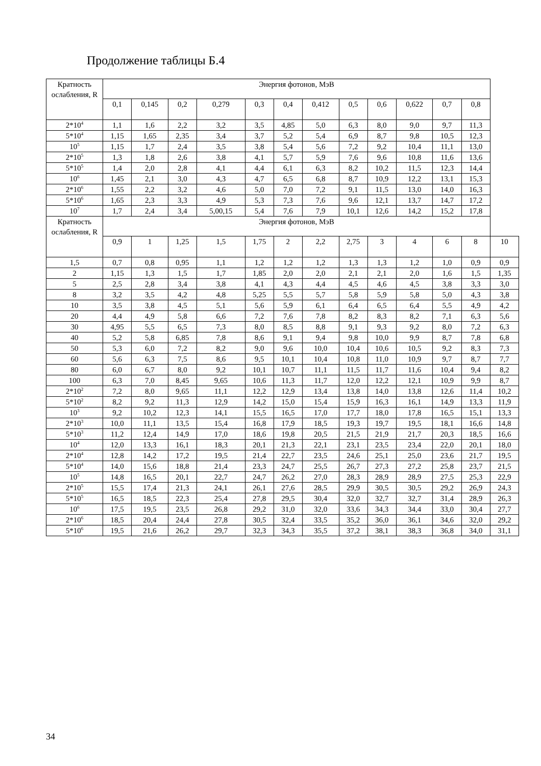Продолжение таблицы Б.4
| Кратность ослабления, R | Энергия фотонов, МэВ | | | | | | | | | | | | |
| --- | --- | --- | --- | --- | --- | --- | --- | --- | --- | --- | --- | --- | --- |
| | 0,1 | 0,145 | 0,2 | 0,279 | 0,3 | 0,4 | 0,412 | 0,5 | 0,6 | 0,622 | 0,7 | 0,8 | |
| 2*10<sup>4</sup> | 1,1 | 1,6 | 2,2 | 3,2 | 3,5 | 4,85 | 5,0 | 6,3 | 8,0 | 9,0 | 9,7 | 11,3 | |
| 5*10<sup>4</sup> | 1,15 | 1,65 | 2,35 | 3,4 | 3,7 | 5,2 | 5,4 | 6,9 | 8,7 | 9,8 | 10,5 | 12,3 | |
| 10<sup>5</sup> | 1,15 | 1,7 | 2,4 | 3,5 | 3,8 | 5,4 | 5,6 | 7,2 | 9,2 | 10,4 | 11,1 | 13,0 | |
| 2*10<sup>5</sup> | 1,3 | 1,8 | 2,6 | 3,8 | 4,1 | 5,7 | 5,9 | 7,6 | 9,6 | 10,8 | 11,6 | 13,6 | |
| 5*10<sup>5</sup> | 1,4 | 2,0 | 2,8 | 4,1 | 4,4 | 6,1 | 6,3 | 8,2 | 10,2 | 11,5 | 12,3 | 14,4 | |
| 10<sup>6</sup> | 1,45 | 2,1 | 3,0 | 4,3 | 4,7 | 6,5 | 6,8 | 8,7 | 10,9 | 12,2 | 13,1 | 15,3 | |
| 2*10<sup>6</sup> | 1,55 | 2,2 | 3,2 | 4,6 | 5,0 | 7,0 | 7,2 | 9,1 | 11,5 | 13,0 | 14,0 | 16,3 | |
| 5*10<sup>6</sup> | 1,65 | 2,3 | 3,3 | 4,9 | 5,3 | 7,3 | 7,6 | 9,6 | 12,1 | 13,7 | 14,7 | 17,2 | |
| 10<sup>7</sup> | 1,7 | 2,4 | 3,4 | 5,00,15 | 5,4 | 7,6 | 7,9 | 10,1 | 12,6 | 14,2 | 15,2 | 17,8 | |
| Кратность ослабления, R | Энергия фотонов, МэВ | | | | | | | | | | | | |
| | 0,9 | 1 | 1,25 | 1,5 | 1,75 | 2 | 2,2 | 2,75 | 3 | 4 | 6 | 8 | 10 |
| 1,5 | 0,7 | 0,8 | 0,95 | 1,1 | 1,2 | 1,2 | 1,2 | 1,3 | 1,3 | 1,2 | 1,0 | 0,9 | 0,9 |
| 2 | 1,15 | 1,3 | 1,5 | 1,7 | 1,85 | 2,0 | 2,0 | 2,1 | 2,1 | 2,0 | 1,6 | 1,5 | 1,35 |
| 5 | 2,5 | 2,8 | 3,4 | 3,8 | 4,1 | 4,3 | 4,4 | 4,5 | 4,6 | 4,5 | 3,8 | 3,3 | 3,0 |
| 8 | 3,2 | 3,5 | 4,2 | 4,8 | 5,25 | 5,5 | 5,7 | 5,8 | 5,9 | 5,8 | 5,0 | 4,3 | 3,8 |
| 10 | 3,5 | 3,8 | 4,5 | 5,1 | 5,6 | 5,9 | 6,1 | 6,4 | 6,5 | 6,4 | 5,5 | 4,9 | 4,2 |
| 20 | 4,4 | 4,9 | 5,8 | 6,6 | 7,2 | 7,6 | 7,8 | 8,2 | 8,3 | 8,2 | 7,1 | 6,3 | 5,6 |
| 30 | 4,95 | 5,5 | 6,5 | 7,3 | 8,0 | 8,5 | 8,8 | 9,1 | 9,3 | 9,2 | 8,0 | 7,2 | 6,3 |
| 40 | 5,2 | 5,8 | 6,85 | 7,8 | 8,6 | 9,1 | 9,4 | 9,8 | 10,0 | 9,9 | 8,7 | 7,8 | 6,8 |
| 50 | 5,3 | 6,0 | 7,2 | 8,2 | 9,0 | 9,6 | 10,0 | 10,4 | 10,6 | 10,5 | 9,2 | 8,3 | 7,3 |
| 60 | 5,6 | 6,3 | 7,5 | 8,6 | 9,5 | 10,1 | 10,4 | 10,8 | 11,0 | 10,9 | 9,7 | 8,7 | 7,7 |
| 80 | 6,0 | 6,7 | 8,0 | 9,2 | 10,1 | 10,7 | 11,1 | 11,5 | 11,7 | 11,6 | 10,4 | 9,4 | 8,2 |
| 100 | 6,3 | 7,0 | 8,45 | 9,65 | 10,6 | 11,3 | 11,7 | 12,0 | 12,2 | 12,1 | 10,9 | 9,9 | 8,7 |
| 2*10<sup>2</sup> | 7,2 | 8,0 | 9,65 | 11,1 | 12,2 | 12,9 | 13,4 | 13,8 | 14,0 | 13,8 | 12,6 | 11,4 | 10,2 |
| 5*10<sup>2</sup> | 8,2 | 9,2 | 11,3 | 12,9 | 14,2 | 15,0 | 15,4 | 15,9 | 16,3 | 16,1 | 14,9 | 13,3 | 11,9 |
| 10<sup>3</sup> | 9,2 | 10,2 | 12,3 | 14,1 | 15,5 | 16,5 | 17,0 | 17,7 | 18,0 | 17,8 | 16,5 | 15,1 | 13,3 |
| 2*10<sup>3</sup> | 10,0 | 11,1 | 13,5 | 15,4 | 16,8 | 17,9 | 18,5 | 19,3 | 19,7 | 19,5 | 18,1 | 16,6 | 14,8 |
| 5*10<sup>3</sup> | 11,2 | 12,4 | 14,9 | 17,0 | 18,6 | 19,8 | 20,5 | 21,5 | 21,9 | 21,7 | 20,3 | 18,5 | 16,6 |
| 10<sup>4</sup> | 12,0 | 13,3 | 16,1 | 18,3 | 20,1 | 21,3 | 22,1 | 23,1 | 23,5 | 23,4 | 22,0 | 20,1 | 18,0 |
| 2*10<sup>4</sup> | 12,8 | 14,2 | 17,2 | 19,5 | 21,4 | 22,7 | 23,5 | 24,6 | 25,1 | 25,0 | 23,6 | 21,7 | 19,5 |
| 5*10<sup>4</sup> | 14,0 | 15,6 | 18,8 | 21,4 | 23,3 | 24,7 | 25,5 | 26,7 | 27,3 | 27,2 | 25,8 | 23,7 | 21,5 |
| 10<sup>5</sup> | 14,8 | 16,5 | 20,1 | 22,7 | 24,7 | 26,2 | 27,0 | 28,3 | 28,9 | 28,9 | 27,5 | 25,3 | 22,9 |
| 2*10<sup>5</sup> | 15,5 | 17,4 | 21,3 | 24,1 | 26,1 | 27,6 | 28,5 | 29,9 | 30,5 | 30,5 | 29,2 | 26,9 | 24,3 |
| 5*10<sup>5</sup> | 16,5 | 18,5 | 22,3 | 25,4 | 27,8 | 29,5 | 30,4 | 32,0 | 32,7 | 32,7 | 31,4 | 28,9 | 26,3 |
| 10<sup>6</sup> | 17,5 | 19,5 | 23,5 | 26,8 | 29,2 | 31,0 | 32,0 | 33,6 | 34,3 | 34,4 | 33,0 | 30,4 | 27,7 |
| 2*10<sup>6</sup> | 18,5 | 20,4 | 24,4 | 27,8 | 30,5 | 32,4 | 33,5 | 35,2 | 36,0 | 36,1 | 34,6 | 32,0 | 29,2 |
| 5*10<sup>6</sup> | 19,5 | 21,6 | 26,2 | 29,7 | 32,3 | 34,3 | 35,5 | 37,2 | 38,1 | 38,3 | 36,8 | 34,0 | 31,1 |
34